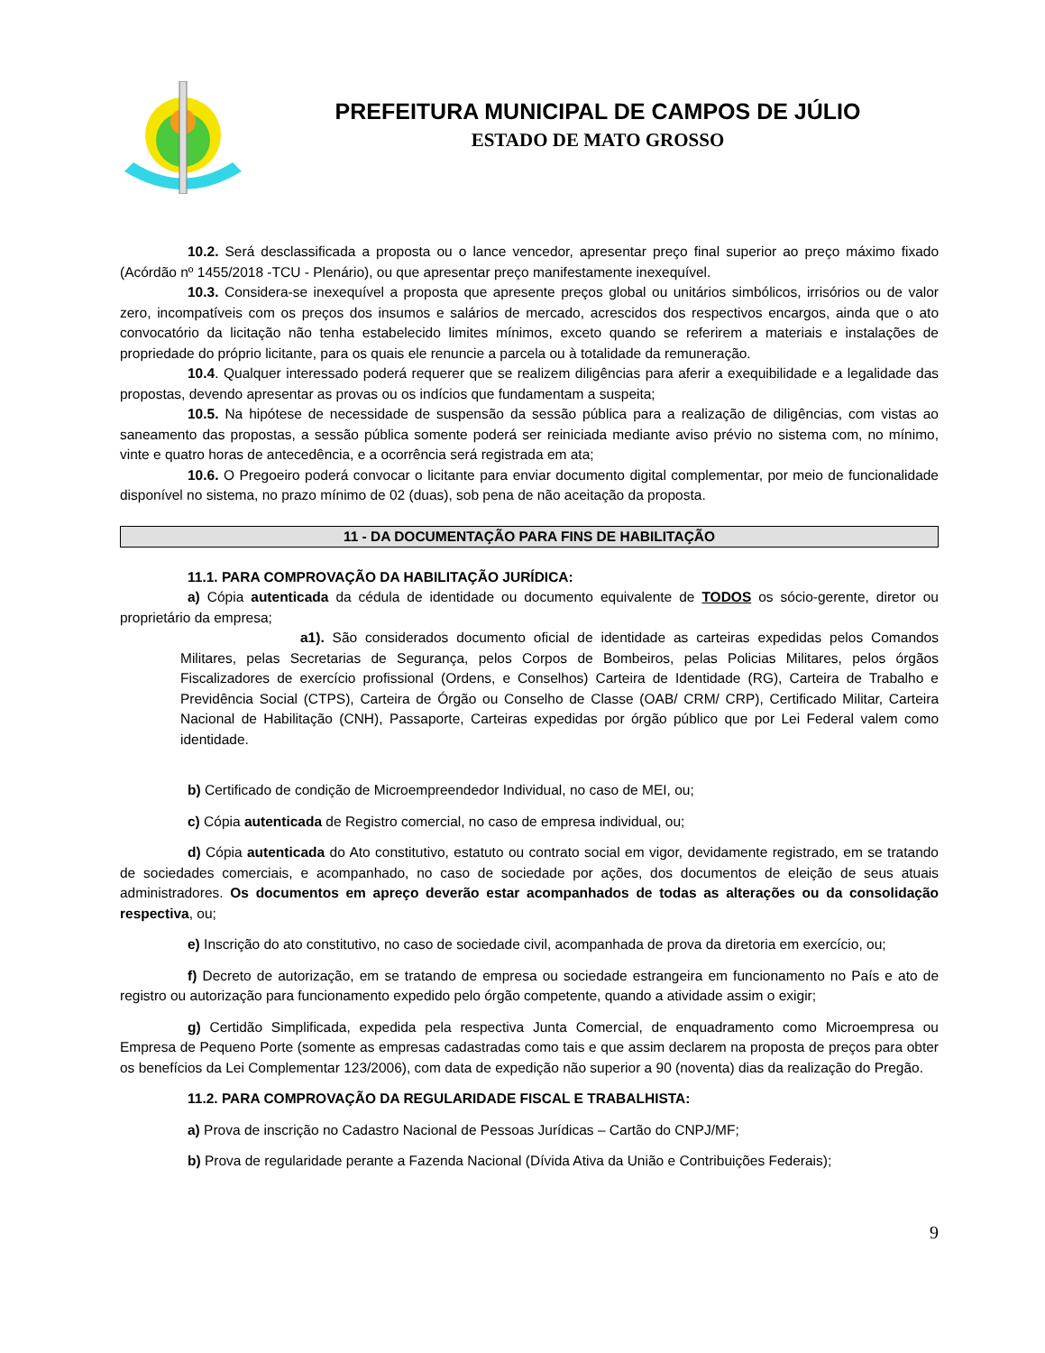PREFEITURA MUNICIPAL DE CAMPOS DE JÚLIO
ESTADO DE MATO GROSSO
10.2. Será desclassificada a proposta ou o lance vencedor, apresentar preço final superior ao preço máximo fixado (Acórdão nº 1455/2018 -TCU - Plenário), ou que apresentar preço manifestamente inexequível.
10.3. Considera-se inexequível a proposta que apresente preços global ou unitários simbólicos, irrisórios ou de valor zero, incompatíveis com os preços dos insumos e salários de mercado, acrescidos dos respectivos encargos, ainda que o ato convocatório da licitação não tenha estabelecido limites mínimos, exceto quando se referirem a materiais e instalações de propriedade do próprio licitante, para os quais ele renuncie a parcela ou à totalidade da remuneração.
10.4. Qualquer interessado poderá requerer que se realizem diligências para aferir a exequibilidade e a legalidade das propostas, devendo apresentar as provas ou os indícios que fundamentam a suspeita;
10.5. Na hipótese de necessidade de suspensão da sessão pública para a realização de diligências, com vistas ao saneamento das propostas, a sessão pública somente poderá ser reiniciada mediante aviso prévio no sistema com, no mínimo, vinte e quatro horas de antecedência, e a ocorrência será registrada em ata;
10.6. O Pregoeiro poderá convocar o licitante para enviar documento digital complementar, por meio de funcionalidade disponível no sistema, no prazo mínimo de 02 (duas), sob pena de não aceitação da proposta.
11 - DA DOCUMENTAÇÃO PARA FINS DE HABILITAÇÃO
11.1. PARA COMPROVAÇÃO DA HABILITAÇÃO JURÍDICA:
a) Cópia autenticada da cédula de identidade ou documento equivalente de TODOS os sócio-gerente, diretor ou proprietário da empresa;
a1). São considerados documento oficial de identidade as carteiras expedidas pelos Comandos Militares, pelas Secretarias de Segurança, pelos Corpos de Bombeiros, pelas Policias Militares, pelos órgãos Fiscalizadores de exercício profissional (Ordens, e Conselhos) Carteira de Identidade (RG), Carteira de Trabalho e Previdência Social (CTPS), Carteira de Órgão ou Conselho de Classe (OAB/ CRM/ CRP), Certificado Militar, Carteira Nacional de Habilitação (CNH), Passaporte, Carteiras expedidas por órgão público que por Lei Federal valem como identidade.
b) Certificado de condição de Microempreendedor Individual, no caso de MEI, ou;
c) Cópia autenticada de Registro comercial, no caso de empresa individual, ou;
d) Cópia autenticada do Ato constitutivo, estatuto ou contrato social em vigor, devidamente registrado, em se tratando de sociedades comerciais, e acompanhado, no caso de sociedade por ações, dos documentos de eleição de seus atuais administradores. Os documentos em apreço deverão estar acompanhados de todas as alterações ou da consolidação respectiva, ou;
e) Inscrição do ato constitutivo, no caso de sociedade civil, acompanhada de prova da diretoria em exercício, ou;
f) Decreto de autorização, em se tratando de empresa ou sociedade estrangeira em funcionamento no País e ato de registro ou autorização para funcionamento expedido pelo órgão competente, quando a atividade assim o exigir;
g) Certidão Simplificada, expedida pela respectiva Junta Comercial, de enquadramento como Microempresa ou Empresa de Pequeno Porte (somente as empresas cadastradas como tais e que assim declarem na proposta de preços para obter os benefícios da Lei Complementar 123/2006), com data de expedição não superior a 90 (noventa) dias da realização do Pregão.
11.2. PARA COMPROVAÇÃO DA REGULARIDADE FISCAL E TRABALHISTA:
a) Prova de inscrição no Cadastro Nacional de Pessoas Jurídicas – Cartão do CNPJ/MF;
b) Prova de regularidade perante a Fazenda Nacional (Dívida Ativa da União e Contribuições Federais);
9